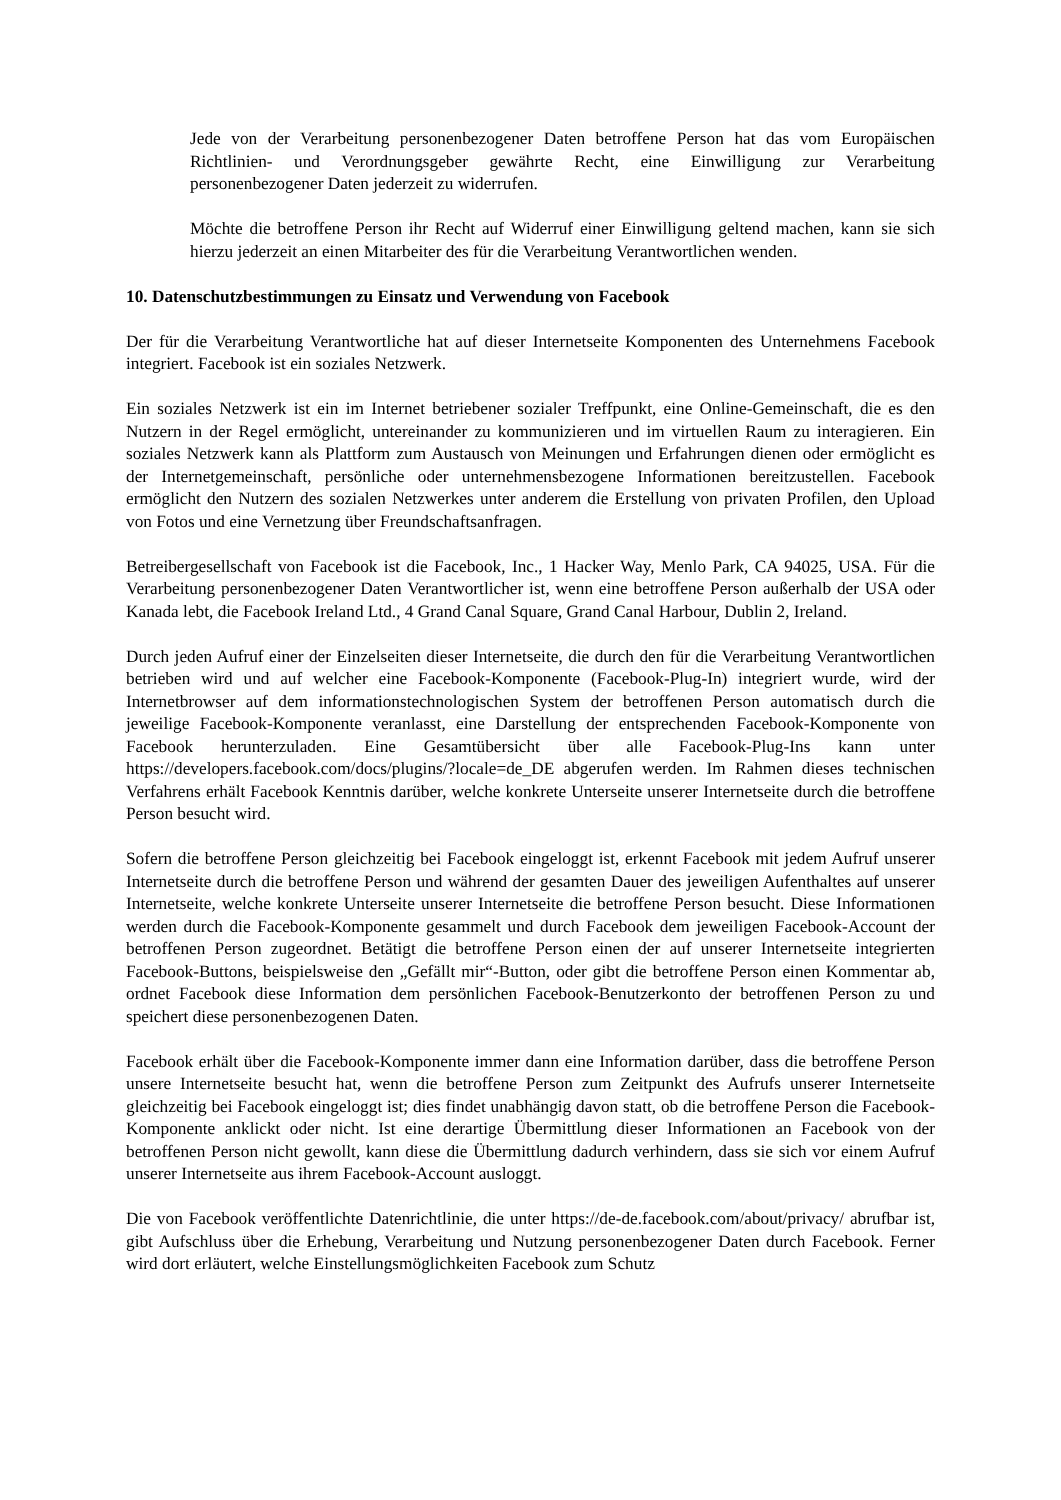Jede von der Verarbeitung personenbezogener Daten betroffene Person hat das vom Europäischen Richtlinien- und Verordnungsgeber gewährte Recht, eine Einwilligung zur Verarbeitung personenbezogener Daten jederzeit zu widerrufen.
Möchte die betroffene Person ihr Recht auf Widerruf einer Einwilligung geltend machen, kann sie sich hierzu jederzeit an einen Mitarbeiter des für die Verarbeitung Verantwortlichen wenden.
10. Datenschutzbestimmungen zu Einsatz und Verwendung von Facebook
Der für die Verarbeitung Verantwortliche hat auf dieser Internetseite Komponenten des Unternehmens Facebook integriert. Facebook ist ein soziales Netzwerk.
Ein soziales Netzwerk ist ein im Internet betriebener sozialer Treffpunkt, eine Online-Gemeinschaft, die es den Nutzern in der Regel ermöglicht, untereinander zu kommunizieren und im virtuellen Raum zu interagieren. Ein soziales Netzwerk kann als Plattform zum Austausch von Meinungen und Erfahrungen dienen oder ermöglicht es der Internetgemeinschaft, persönliche oder unternehmensbezogene Informationen bereitzustellen. Facebook ermöglicht den Nutzern des sozialen Netzwerkes unter anderem die Erstellung von privaten Profilen, den Upload von Fotos und eine Vernetzung über Freundschaftsanfragen.
Betreibergesellschaft von Facebook ist die Facebook, Inc., 1 Hacker Way, Menlo Park, CA 94025, USA. Für die Verarbeitung personenbezogener Daten Verantwortlicher ist, wenn eine betroffene Person außerhalb der USA oder Kanada lebt, die Facebook Ireland Ltd., 4 Grand Canal Square, Grand Canal Harbour, Dublin 2, Ireland.
Durch jeden Aufruf einer der Einzelseiten dieser Internetseite, die durch den für die Verarbeitung Verantwortlichen betrieben wird und auf welcher eine Facebook-Komponente (Facebook-Plug-In) integriert wurde, wird der Internetbrowser auf dem informationstechnologischen System der betroffenen Person automatisch durch die jeweilige Facebook-Komponente veranlasst, eine Darstellung der entsprechenden Facebook-Komponente von Facebook herunterzuladen. Eine Gesamtübersicht über alle Facebook-Plug-Ins kann unter https://developers.facebook.com/docs/plugins/?locale=de_DE abgerufen werden. Im Rahmen dieses technischen Verfahrens erhält Facebook Kenntnis darüber, welche konkrete Unterseite unserer Internetseite durch die betroffene Person besucht wird.
Sofern die betroffene Person gleichzeitig bei Facebook eingeloggt ist, erkennt Facebook mit jedem Aufruf unserer Internetseite durch die betroffene Person und während der gesamten Dauer des jeweiligen Aufenthaltes auf unserer Internetseite, welche konkrete Unterseite unserer Internetseite die betroffene Person besucht. Diese Informationen werden durch die Facebook-Komponente gesammelt und durch Facebook dem jeweiligen Facebook-Account der betroffenen Person zugeordnet. Betätigt die betroffene Person einen der auf unserer Internetseite integrierten Facebook-Buttons, beispielsweise den „Gefällt mir“-Button, oder gibt die betroffene Person einen Kommentar ab, ordnet Facebook diese Information dem persönlichen Facebook-Benutzerkonto der betroffenen Person zu und speichert diese personenbezogenen Daten.
Facebook erhält über die Facebook-Komponente immer dann eine Information darüber, dass die betroffene Person unsere Internetseite besucht hat, wenn die betroffene Person zum Zeitpunkt des Aufrufs unserer Internetseite gleichzeitig bei Facebook eingeloggt ist; dies findet unabhängig davon statt, ob die betroffene Person die Facebook-Komponente anklickt oder nicht. Ist eine derartige Übermittlung dieser Informationen an Facebook von der betroffenen Person nicht gewollt, kann diese die Übermittlung dadurch verhindern, dass sie sich vor einem Aufruf unserer Internetseite aus ihrem Facebook-Account ausloggt.
Die von Facebook veröffentlichte Datenrichtlinie, die unter https://de-de.facebook.com/about/privacy/ abrufbar ist, gibt Aufschluss über die Erhebung, Verarbeitung und Nutzung personenbezogener Daten durch Facebook. Ferner wird dort erläutert, welche Einstellungsmöglichkeiten Facebook zum Schutz